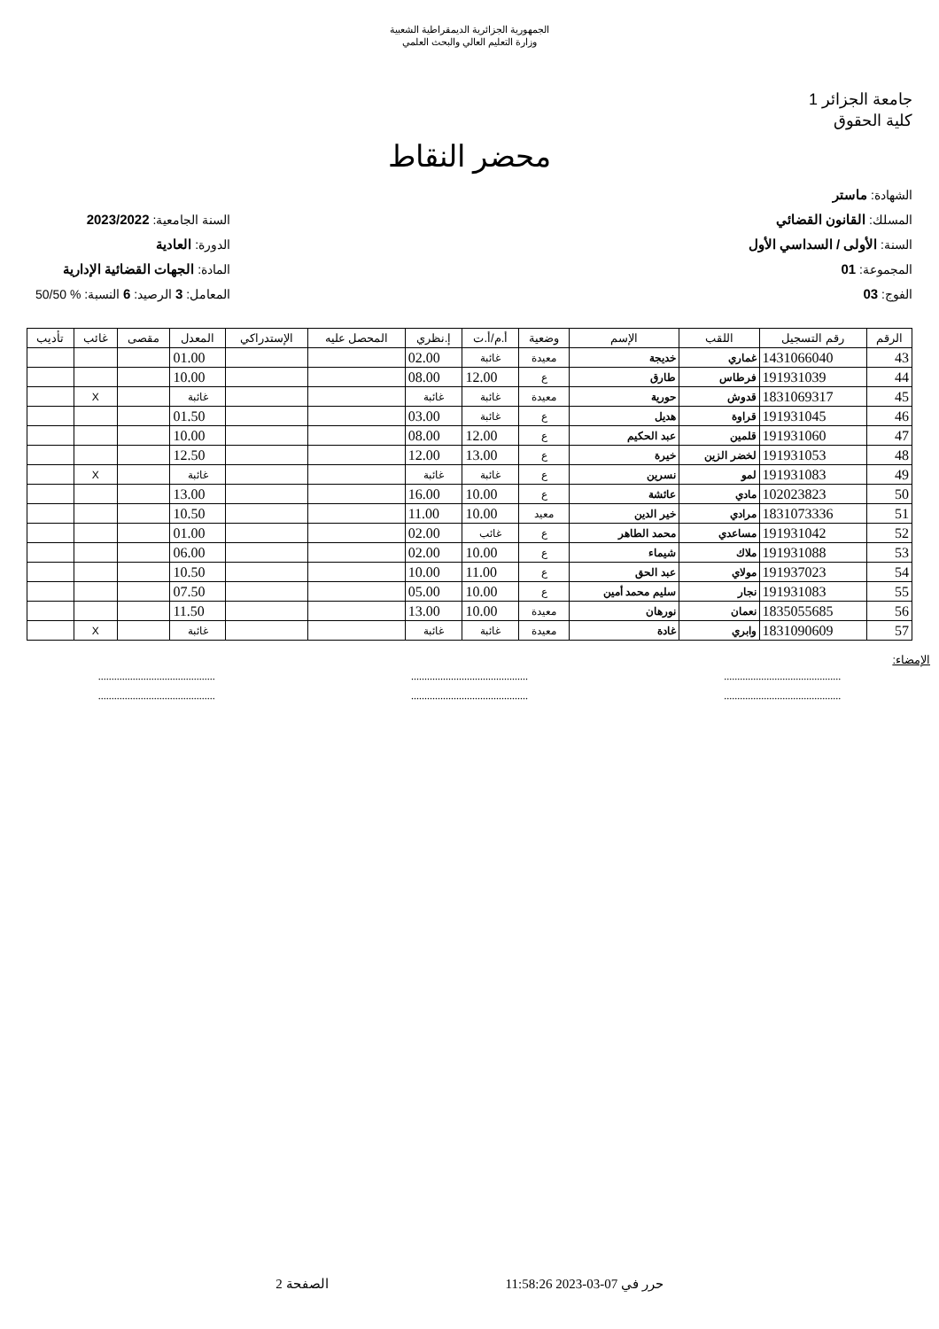الجمهورية الجزائرية الديمقراطية الشعبية
وزارة التعليم العالي والبحث العلمي
جامعة الجزائر 1
كلية الحقوق
محضر النقاط
الشهادة: ماستر
المسلك: القانون القضائي
السنة: الأولى / السداسي الأول
المجموعة: 01
الفوج: 03
السنة الجامعية: 2023/2022
الدورة: العادية
المادة: الجهات القضائية الإدارية
المعامل: 3 الرصيد: 6 النسبة: % 50/50
| الرقم | رقم التسجيل | اللقب | الإسم | وضعية | أ.م/أ.ت | إ.نظري | المحصل عليه | الإستدراكي | المعدل | مقصى | غائب | تأديب |
| --- | --- | --- | --- | --- | --- | --- | --- | --- | --- | --- | --- | --- |
| 43 | 1431066040 | غماري | خديجة | معيدة | غائبة | 02.00 | | | 01.00 | | | |
| 44 | 191931039 | فرطاس | طارق | ع | 12.00 | 08.00 | | | 10.00 | | | |
| 45 | 1831069317 | قدوش | حورية | معيدة | غائبة | غائبة | | | غائبة | | X | |
| 46 | 191931045 | قراوة | هديل | ع | غائبة | 03.00 | | | 01.50 | | | |
| 47 | 191931060 | قلمين | عبد الحكيم | ع | 12.00 | 08.00 | | | 10.00 | | | |
| 48 | 191931053 | لخضر الزين | خيرة | ع | 13.00 | 12.00 | | | 12.50 | | | |
| 49 | 191931083 | لمو | نسرين | ع | غائبة | غائبة | | | غائبة | | X | |
| 50 | 102023823 | مادي | عائشة | ع | 10.00 | 16.00 | | | 13.00 | | | |
| 51 | 1831073336 | مرادي | خير الدين | معيد | 10.00 | 11.00 | | | 10.50 | | | |
| 52 | 191931042 | مساعدي | محمد الطاهر | ع | غائب | 02.00 | | | 01.00 | | | |
| 53 | 191931088 | ملاك | شيماء | ع | 10.00 | 02.00 | | | 06.00 | | | |
| 54 | 191937023 | مولاي | عبد الحق | ع | 11.00 | 10.00 | | | 10.50 | | | |
| 55 | 191931083 | نجار | سليم محمد أمين | ع | 10.00 | 05.00 | | | 07.50 | | | |
| 56 | 1835055685 | نعمان | نورهان | معيدة | 10.00 | 13.00 | | | 11.50 | | | |
| 57 | 1831090609 | وابري | غادة | معيدة | غائبة | غائبة | | | غائبة | | X | |
الإمضاء:
............................................
........................................................................................
........................................................................................
............................................
حرر في 07-03-2023 11:58:26 الصفحة 2